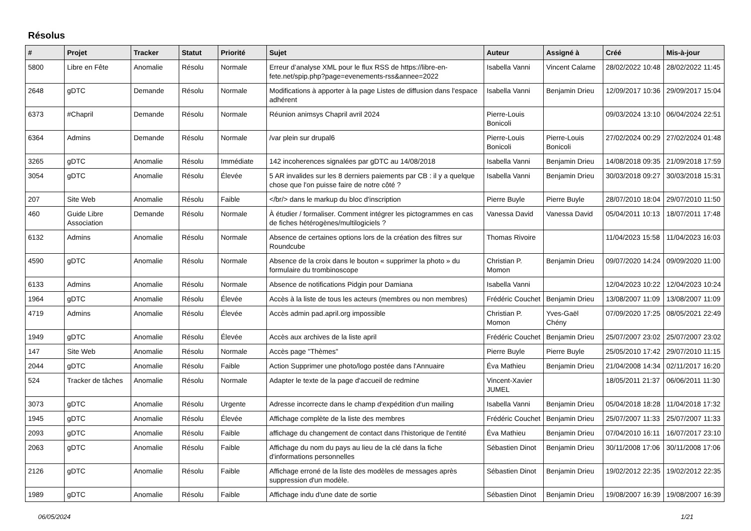Résolus
| # | Projet | Tracker | Statut | Priorité | Sujet | Auteur | Assigné à | Créé | Mis-à-jour |
| --- | --- | --- | --- | --- | --- | --- | --- | --- | --- |
| 5800 | Libre en Fête | Anomalie | Résolu | Normale | Erreur d’analyse XML pour le flux RSS de https://libre-en-fete.net/spip.php?page=evenements-rss&annee=2022 | Isabella Vanni | Vincent Calame | 28/02/2022 10:48 | 28/02/2022 11:45 |
| 2648 | gDTC | Demande | Résolu | Normale | Modifications à apporter à la page Listes de diffusion dans l'espace adhérent | Isabella Vanni | Benjamin Drieu | 12/09/2017 10:36 | 29/09/2017 15:04 |
| 6373 | #Chapril | Demande | Résolu | Normale | Réunion animsys Chapril avril 2024 | Pierre-Louis Bonicoli | | 09/03/2024 13:10 | 06/04/2024 22:51 |
| 6364 | Admins | Demande | Résolu | Normale | /var plein sur drupal6 | Pierre-Louis Bonicoli | Pierre-Louis Bonicoli | 27/02/2024 00:29 | 27/02/2024 01:48 |
| 3265 | gDTC | Anomalie | Résolu | Immédiate | 142 incoherences signalées par gDTC au 14/08/2018 | Isabella Vanni | Benjamin Drieu | 14/08/2018 09:35 | 21/09/2018 17:59 |
| 3054 | gDTC | Anomalie | Résolu | Élevée | 5 AR invalides sur les 8 derniers paiements par CB : il y a quelque chose que l'on puisse faire de notre côté ? | Isabella Vanni | Benjamin Drieu | 30/03/2018 09:27 | 30/03/2018 15:31 |
| 207 | Site Web | Anomalie | Résolu | Faible | </br/> dans le markup du bloc d'inscription | Pierre Buyle | Pierre Buyle | 28/07/2010 18:04 | 29/07/2010 11:50 |
| 460 | Guide Libre Association | Demande | Résolu | Normale | À étudier / formaliser. Comment intégrer les pictogrammes en cas de fiches hétérogènes/multilogiciels ? | Vanessa David | Vanessa David | 05/04/2011 10:13 | 18/07/2011 17:48 |
| 6132 | Admins | Anomalie | Résolu | Normale | Absence de certaines options lors de la création des filtres sur Roundcube | Thomas Rivoire | | 11/04/2023 15:58 | 11/04/2023 16:03 |
| 4590 | gDTC | Anomalie | Résolu | Normale | Absence de la croix dans le bouton « supprimer la photo » du formulaire du trombinoscope | Christian P. Momon | Benjamin Drieu | 09/07/2020 14:24 | 09/09/2020 11:00 |
| 6133 | Admins | Anomalie | Résolu | Normale | Absence de notifications Pidgin pour Damiana | Isabella Vanni | | 12/04/2023 10:22 | 12/04/2023 10:24 |
| 1964 | gDTC | Anomalie | Résolu | Élevée | Accès à la liste de tous les acteurs (membres ou non membres) | Frédéric Couchet | Benjamin Drieu | 13/08/2007 11:09 | 13/08/2007 11:09 |
| 4719 | Admins | Anomalie | Résolu | Élevée | Accès admin pad.april.org impossible | Christian P. Momon | Yves-Gaël Chény | 07/09/2020 17:25 | 08/05/2021 22:49 |
| 1949 | gDTC | Anomalie | Résolu | Élevée | Accès aux archives de la liste april | Frédéric Couchet | Benjamin Drieu | 25/07/2007 23:02 | 25/07/2007 23:02 |
| 147 | Site Web | Anomalie | Résolu | Normale | Accès page "Thèmes" | Pierre Buyle | Pierre Buyle | 25/05/2010 17:42 | 29/07/2010 11:15 |
| 2044 | gDTC | Anomalie | Résolu | Faible | Action Supprimer une photo/logo postée dans l'Annuaire | Éva Mathieu | Benjamin Drieu | 21/04/2008 14:34 | 02/11/2017 16:20 |
| 524 | Tracker de tâches | Anomalie | Résolu | Normale | Adapter le texte de la page d'accueil de redmine | Vincent-Xavier JUMEL | | 18/05/2011 21:37 | 06/06/2011 11:30 |
| 3073 | gDTC | Anomalie | Résolu | Urgente | Adresse incorrecte dans le champ d'expédition d'un mailing | Isabella Vanni | Benjamin Drieu | 05/04/2018 18:28 | 11/04/2018 17:32 |
| 1945 | gDTC | Anomalie | Résolu | Élevée | Affichage complète de la liste des membres | Frédéric Couchet | Benjamin Drieu | 25/07/2007 11:33 | 25/07/2007 11:33 |
| 2093 | gDTC | Anomalie | Résolu | Faible | affichage du changement de contact dans l'historique de l'entité | Éva Mathieu | Benjamin Drieu | 07/04/2010 16:11 | 16/07/2017 23:10 |
| 2063 | gDTC | Anomalie | Résolu | Faible | Affichage du nom du pays au lieu de la clé dans la fiche d'informations personnelles | Sébastien Dinot | Benjamin Drieu | 30/11/2008 17:06 | 30/11/2008 17:06 |
| 2126 | gDTC | Anomalie | Résolu | Faible | Affichage erroné de la liste des modèles de messages après suppression d'un modèle. | Sébastien Dinot | Benjamin Drieu | 19/02/2012 22:35 | 19/02/2012 22:35 |
| 1989 | gDTC | Anomalie | Résolu | Faible | Affichage indu d'une date de sortie | Sébastien Dinot | Benjamin Drieu | 19/08/2007 16:39 | 19/08/2007 16:39 |
06/05/2024 1/21